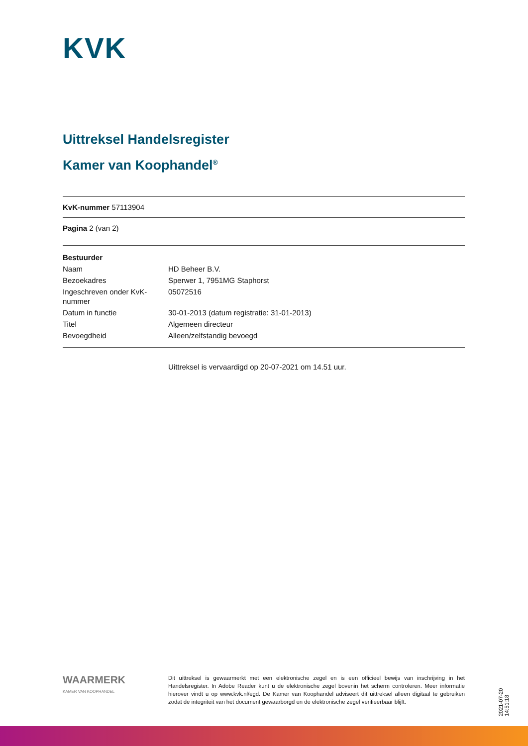KVK
Uittreksel Handelsregister
Kamer van Koophandel<sup>®</sup>
KvK-nummer 57113904
Pagina 2 (van 2)
| Bestuurder | |
| Naam | HD Beheer B.V. |
| Bezoekadres | Sperwer 1, 7951MG Staphorst |
| Ingeschreven onder KvK-nummer | 05072516 |
| Datum in functie | 30-01-2013 (datum registratie: 31-01-2013) |
| Titel | Algemeen directeur |
| Bevoegdheid | Alleen/zelfstandig bevoegd |
Uittreksel is vervaardigd op 20-07-2021 om 14.51 uur.
WAARMERK
KAMER VAN KOOPHANDEL
Dit uittreksel is gewaarmerkt met een elektronische zegel en is een officieel bewijs van inschrijving in het Handelsregister. In Adobe Reader kunt u de elektronische zegel bovenin het scherm controleren. Meer informatie hierover vindt u op www.kvk.nl/egd. De Kamer van Koophandel adviseert dit uittreksel alleen digitaal te gebruiken zodat de integriteit van het document gewaarborgd en de elektronische zegel verifieerbaar blijft.
2021-07-20 14:51:18